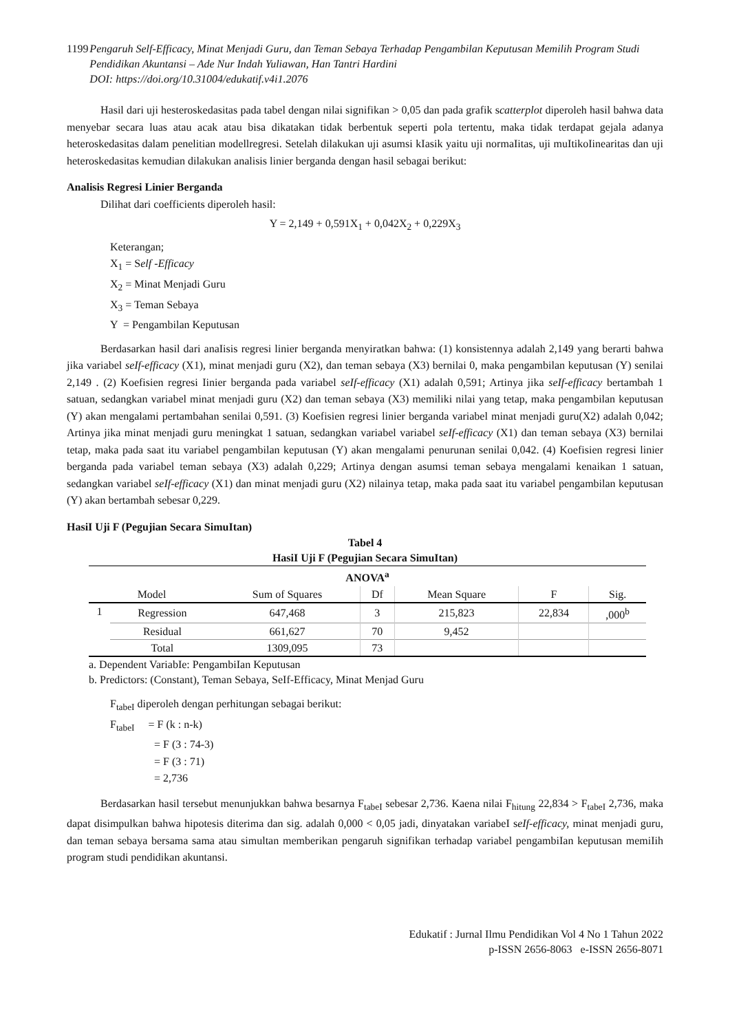1199 Pengaruh Self-Efficacy, Minat Menjadi Guru, dan Teman Sebaya Terhadap Pengambilan Keputusan Memilih Program Studi Pendidikan Akuntansi – Ade Nur Indah Yuliawan, Han Tantri Hardini
DOI: https://doi.org/10.31004/edukatif.v4i1.2076
Hasil dari uji hesteroskedasitas pada tabel dengan nilai signifikan > 0,05 dan pada grafik scatterplot diperoleh hasil bahwa data menyebar secara luas atau acak atau bisa dikatakan tidak berbentuk seperti pola tertentu, maka tidak terdapat gejala adanya heteroskedasitas dalam penelitian modellregresi. Setelah dilakukan uji asumsi kIasik yaitu uji normaIitas, uji muItikoIinearitas dan uji heteroskedasitas kemudian dilakukan analisis linier berganda dengan hasil sebagai berikut:
Analisis Regresi Linier Berganda
Dilihat dari coefficients diperoleh hasil:
Y = 2,149 + 0,591X<sub>1</sub> + 0,042X<sub>2</sub> + 0,229X<sub>3</sub>
Keterangan;
X<sub>1</sub> = Self -Efficacy
X<sub>2</sub> = Minat Menjadi Guru
X<sub>3</sub> = Teman Sebaya
Y = Pengambilan Keputusan
Berdasarkan hasil dari anaIisis regresi linier berganda menyiratkan bahwa: (1) konsistennya adalah 2,149 yang berarti bahwa jika variabel seIf-efficacy (X1), minat menjadi guru (X2), dan teman sebaya (X3) bernilai 0, maka pengambilan keputusan (Y) senilai 2,149 . (2) Koefisien regresi Iinier berganda pada variabel seIf-efficacy (X1) adalah 0,591; Artinya jika seIf-efficacy bertambah 1 satuan, sedangkan variabel minat menjadi guru (X2) dan teman sebaya (X3) memiliki nilai yang tetap, maka pengambilan keputusan (Y) akan mengalami pertambahan senilai 0,591. (3) Koefisien regresi linier berganda variabel minat menjadi guru(X2) adalah 0,042; Artinya jika minat menjadi guru meningkat 1 satuan, sedangkan variabel variabel seIf-efficacy (X1) dan teman sebaya (X3) bernilai tetap, maka pada saat itu variabel pengambilan keputusan (Y) akan mengalami penurunan senilai 0,042. (4) Koefisien regresi linier berganda pada variabel teman sebaya (X3) adalah 0,229; Artinya dengan asumsi teman sebaya mengalami kenaikan 1 satuan, sedangkan variabel seIf-efficacy (X1) dan minat menjadi guru (X2) nilainya tetap, maka pada saat itu variabel pengambilan keputusan (Y) akan bertambah sebesar 0,229.
HasiI Uji F (Pegujian Secara SimuItan)
Tabel 4
HasiI Uji F (Pegujian Secara SimuItan)
| ANOVA<sup>a</sup> | | | | | | |
| --- | --- | --- | --- | --- | --- | --- |
| Model | | Sum of Squares | Df | Mean Square | F | Sig. |
| 1 | Regression | 647,468 | 3 | 215,823 | 22,834 | ,000<sup>b</sup> |
| | Residual | 661,627 | 70 | 9,452 | | |
| | Total | 1309,095 | 73 | | | |
a. Dependent VariabIe: PengambiIan Keputusan
b. Predictors: (Constant), Teman Sebaya, SeIf-Efficacy, Minat Menjad Guru
F<sub>tabeI</sub> diperoleh dengan perhitungan sebagai berikut:
F<sub>tabeI</sub> = F (k : n-k)
= F (3 : 74-3)
= F (3 : 71)
= 2,736
Berdasarkan hasil tersebut menunjukkan bahwa besarnya F<sub>tabeI</sub> sebesar 2,736. Kaena nilai F<sub>hitung</sub> 22,834 > F<sub>tabeI</sub> 2,736, maka dapat disimpulkan bahwa hipotesis diterima dan sig. adalah 0,000 < 0,05 jadi, dinyatakan variabeI seIf-efficacy, minat menjadi guru, dan teman sebaya bersama sama atau simultan memberikan pengaruh signifikan terhadap variabel pengambiIan keputusan memiIih program studi pendidikan akuntansi.
Edukatif : Jurnal Ilmu Pendidikan Vol 4 No 1 Tahun 2022
p-ISSN 2656-8063 e-ISSN 2656-8071